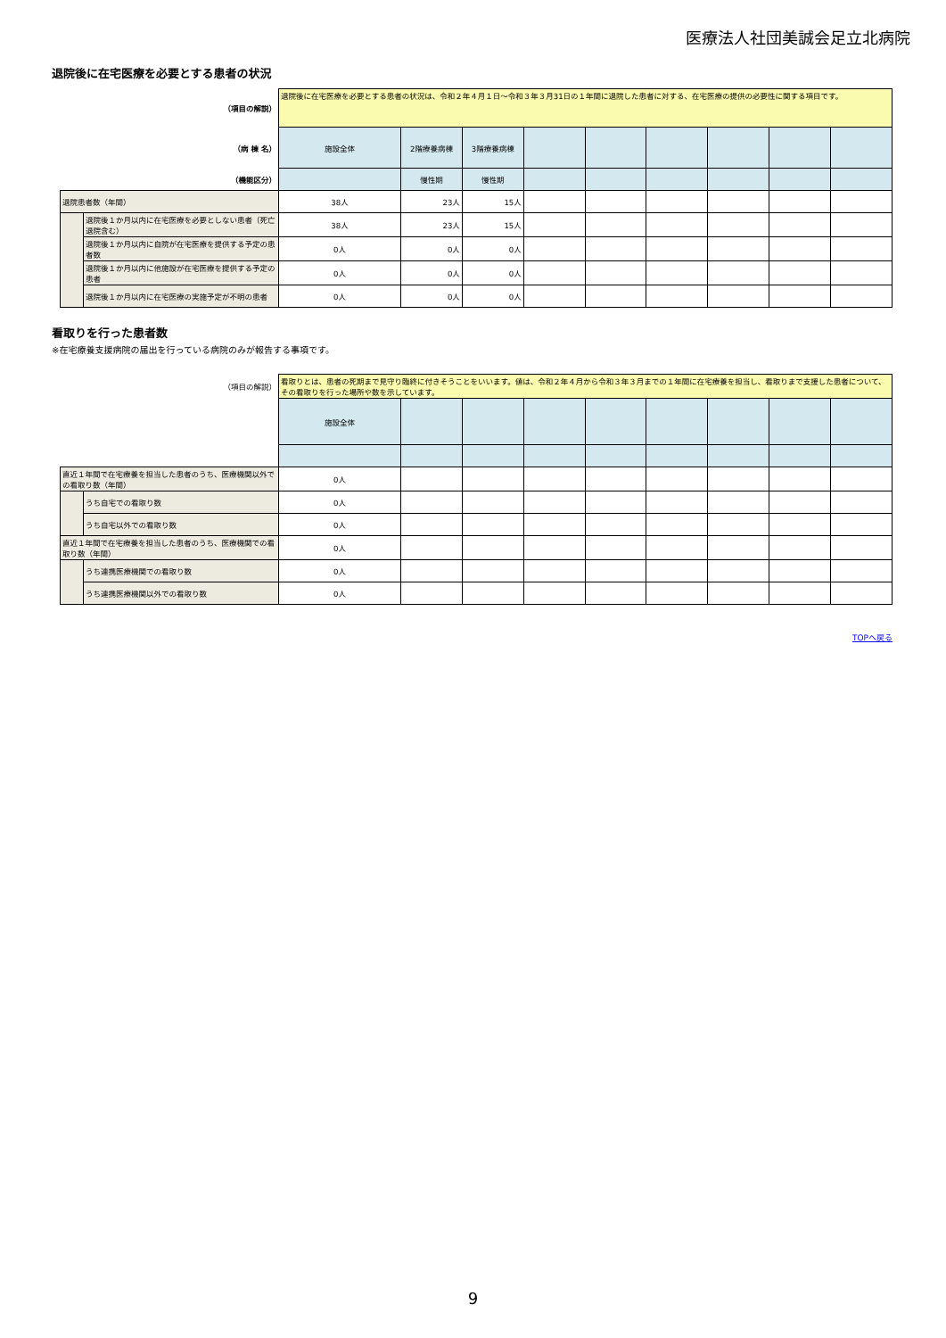医療法人社団美誠会足立北病院
退院後に在宅医療を必要とする患者の状況
| （項目の解説） | | 退院後に在宅医療を必要とする患者の状況は、令和２年４月１日～令和３年３月31日の１年間に退院した患者に対する、在宅医療の提供の必要性に関する項目です。 | | | | | | | | |
| （病 棟 名） | | 施設全体 | 2階療養病棟 | 3階療養病棟 | | | | | | |
| （機能区分） | | | 慢性期 | 慢性期 | | | | | | |
| 退院患者数（年間） | | 38人 | 23人 | 15人 | | | | | | |
| | 退院後１か月以内に在宅医療を必要としない患者（死亡退院含む） | 38人 | 23人 | 15人 | | | | | | |
| | 退院後１か月以内に自院が在宅医療を提供する予定の患者数 | 0人 | 0人 | 0人 | | | | | | |
| | 退院後１か月以内に他施設が在宅医療を提供する予定の患者 | 0人 | 0人 | 0人 | | | | | | |
| | 退院後１か月以内に在宅医療の実施予定が不明の患者 | 0人 | 0人 | 0人 | | | | | | |
看取りを行った患者数
※在宅療養支援病院の届出を行っている病院のみが報告する事項です。
| （項目の解説） | | 看取りとは、患者の死期まで見守り臨終に付きそうことをいいます。値は、令和２年４月から令和３年３月までの１年間に在宅療養を担当し、看取りまで支援した患者について、その看取りを行った場所や数を示しています。 | | | | | | | | |
| | | 施設全体 | | | | | | | | |
| 直近１年間で在宅療養を担当した患者のうち、医療機関以外での看取り数（年間） | | 0人 | | | | | | | | |
| | うち自宅での看取り数 | 0人 | | | | | | | | |
| | うち自宅以外での看取り数 | 0人 | | | | | | | | |
| 直近１年間で在宅療養を担当した患者のうち、医療機関での看取り数（年間） | | 0人 | | | | | | | | |
| | うち連携医療機関での看取り数 | 0人 | | | | | | | | |
| | うち連携医療機関以外での看取り数 | 0人 | | | | | | | | |
TOPへ戻る
9